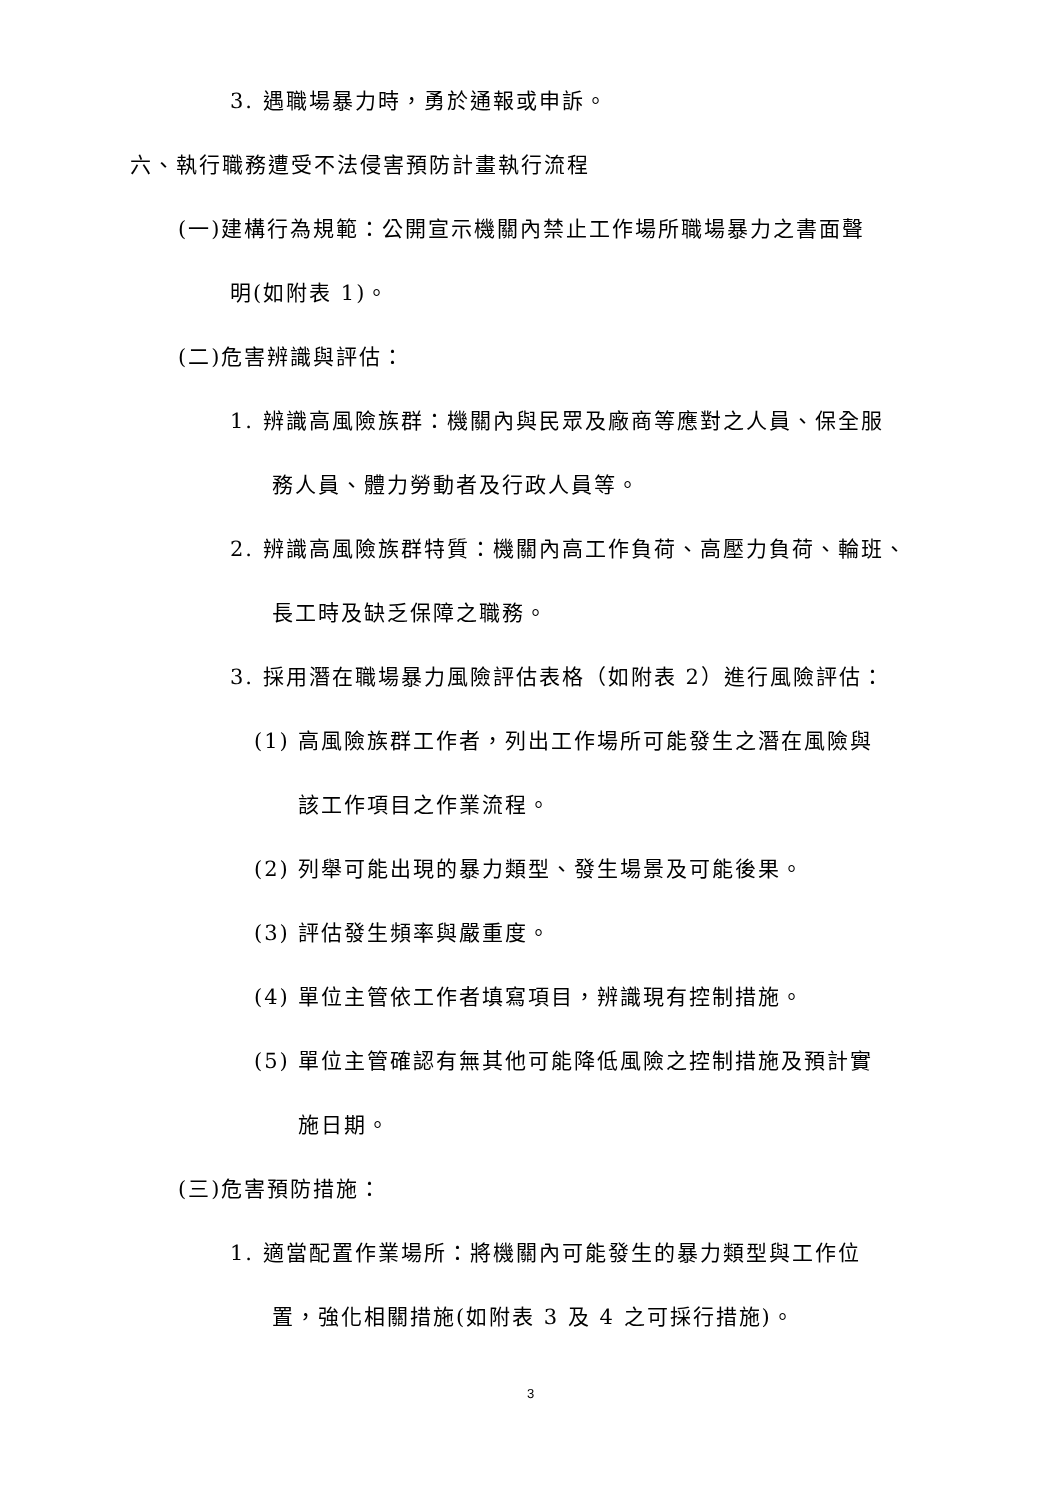3. 遇職場暴力時，勇於通報或申訴。
六、執行職務遭受不法侵害預防計畫執行流程
(一)建構行為規範：公開宣示機關內禁止工作場所職場暴力之書面聲
明(如附表 1)。
(二)危害辨識與評估：
1. 辨識高風險族群：機關內與民眾及廠商等應對之人員、保全服
務人員、體力勞動者及行政人員等。
2. 辨識高風險族群特質：機關內高工作負荷、高壓力負荷、輪班、
長工時及缺乏保障之職務。
3. 採用潛在職場暴力風險評估表格（如附表 2）進行風險評估：
(1) 高風險族群工作者，列出工作場所可能發生之潛在風險與
該工作項目之作業流程。
(2) 列舉可能出現的暴力類型、發生場景及可能後果。
(3) 評估發生頻率與嚴重度。
(4) 單位主管依工作者填寫項目，辨識現有控制措施。
(5) 單位主管確認有無其他可能降低風險之控制措施及預計實
施日期。
(三)危害預防措施：
1. 適當配置作業場所：將機關內可能發生的暴力類型與工作位
置，強化相關措施(如附表 3 及 4 之可採行措施)。
3